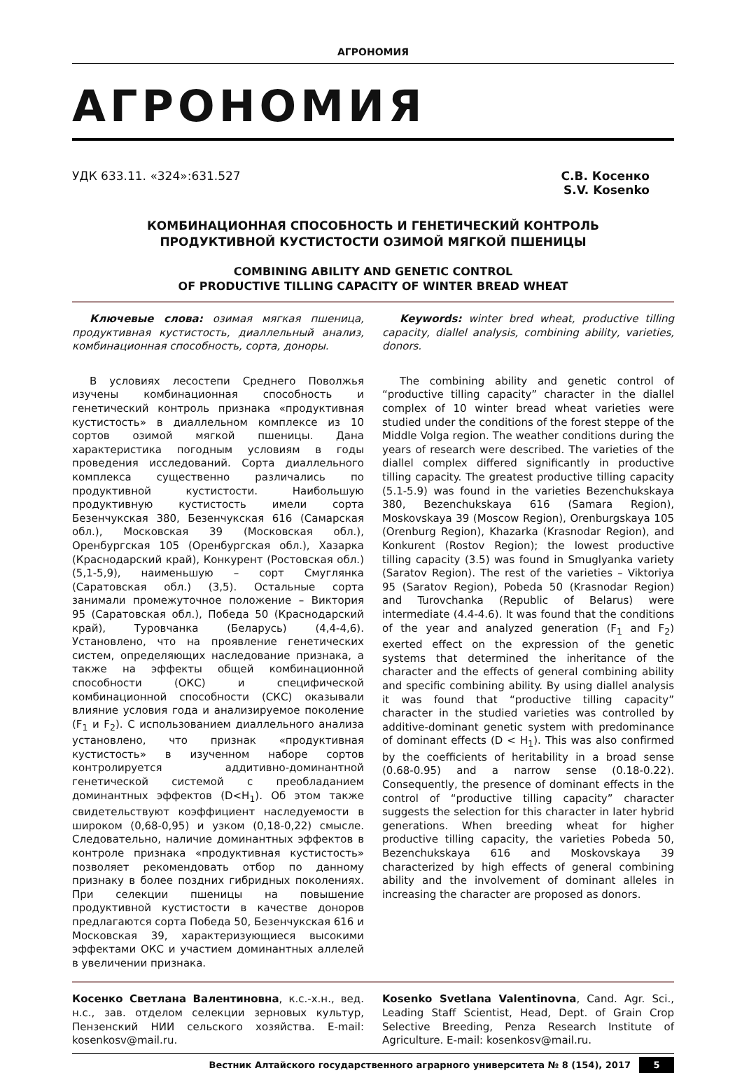АГРОНОМИЯ
АГРОНОМИЯ
УДК 633.11. «324»:631.527 С.В. Косенко
S.V. Kosenko
КОМБИНАЦИОННАЯ СПОСОБНОСТЬ И ГЕНЕТИЧЕСКИЙ КОНТРОЛЬ
ПРОДУКТИВНОЙ КУСТИСТОСТИ ОЗИМОЙ МЯГКОЙ ПШЕНИЦЫ
COMBINING ABILITY AND GENETIC CONTROL
OF PRODUCTIVE TILLING CAPACITY OF WINTER BREAD WHEAT
Ключевые слова: озимая мягкая пшеница, продуктивная кустистость, диаллельный анализ, комбинационная способность, сорта, доноры.
В условиях лесостепи Среднего Поволжья изучены комбинационная способность и генетический контроль признака «продуктивная кустистость» в диаллельном комплексе из 10 сортов озимой мягкой пшеницы. Дана характеристика погодным условиям в годы проведения исследований. Сорта диаллельного комплекса существенно различались по продуктивной кустистости. Наибольшую продуктивную кустистость имели сорта Безенчукская 380, Безенчукская 616 (Самарская обл.), Московская 39 (Московская обл.), Оренбургская 105 (Оренбургская обл.), Хазарка (Краснодарский край), Конкурент (Ростовская обл.) (5,1-5,9), наименьшую – сорт Смуглянка (Саратовская обл.) (3,5). Остальные сорта занимали промежуточное положение – Виктория 95 (Саратовская обл.), Победа 50 (Краснодарский край), Туровчанка (Беларусь) (4,4-4,6). Установлено, что на проявление генетических систем, определяющих наследование признака, а также на эффекты общей комбинационной способности (ОКС) и специфической комбинационной способности (СКС) оказывали влияние условия года и анализируемое поколение (F<sub>1</sub> и F<sub>2</sub>). С использованием диаллельного анализа установлено, что признак «продуктивная кустистость» в изученном наборе сортов контролируется аддитивно-доминантной генетической системой с преобладанием доминантных эффектов (D<H<sub>1</sub>). Об этом также свидетельствуют коэффициент наследуемости в широком (0,68-0,95) и узком (0,18-0,22) смысле. Следовательно, наличие доминантных эффектов в контроле признака «продуктивная кустистость» позволяет рекомендовать отбор по данному признаку в более поздних гибридных поколениях. При селекции пшеницы на повышение продуктивной кустистости в качестве доноров предлагаются сорта Победа 50, Безенчукская 616 и Московская 39, характеризующиеся высокими эффектами ОКС и участием доминантных аллелей в увеличении признака.
Keywords: winter bred wheat, productive tilling capacity, diallel analysis, combining ability, varieties, donors.
The combining ability and genetic control of “productive tilling capacity” character in the diallel complex of 10 winter bread wheat varieties were studied under the conditions of the forest steppe of the Middle Volga region. The weather conditions during the years of research were described. The varieties of the diallel complex differed significantly in productive tilling capacity. The greatest productive tilling capacity (5.1-5.9) was found in the varieties Bezenchukskaya 380, Bezenchukskaya 616 (Samara Region), Moskovskaya 39 (Moscow Region), Orenburgskaya 105 (Orenburg Region), Khazarka (Krasnodar Region), and Konkurent (Rostov Region); the lowest productive tilling capacity (3.5) was found in Smuglyanka variety (Saratov Region). The rest of the varieties – Viktoriya 95 (Saratov Region), Pobeda 50 (Krasnodar Region) and Turovchanka (Republic of Belarus) were intermediate (4.4-4.6). It was found that the conditions of the year and analyzed generation (F<sub>1</sub> and F<sub>2</sub>) exerted effect on the expression of the genetic systems that determined the inheritance of the character and the effects of general combining ability and specific combining ability. By using diallel analysis it was found that “productive tilling capacity” character in the studied varieties was controlled by additive-dominant genetic system with predominance of dominant effects (D < H<sub>1</sub>). This was also confirmed by the coefficients of heritability in a broad sense (0.68-0.95) and a narrow sense (0.18-0.22). Consequently, the presence of dominant effects in the control of “productive tilling capacity” character suggests the selection for this character in later hybrid generations. When breeding wheat for higher productive tilling capacity, the varieties Pobeda 50, Bezenchukskaya 616 and Moskovskaya 39 characterized by high effects of general combining ability and the involvement of dominant alleles in increasing the character are proposed as donors.
Косенко Светлана Валентиновна, к.с.-х.н., вед. н.с., зав. отделом селекции зерновых культур, Пензенский НИИ сельского хозяйства. E-mail: kosenkosv@mail.ru.
Kosenko Svetlana Valentinovna, Cand. Agr. Sci., Leading Staff Scientist, Head, Dept. of Grain Crop Selective Breeding, Penza Research Institute of Agriculture. E-mail: kosenkosv@mail.ru.
Вестник Алтайского государственного аграрного университета № 8 (154), 2017 5